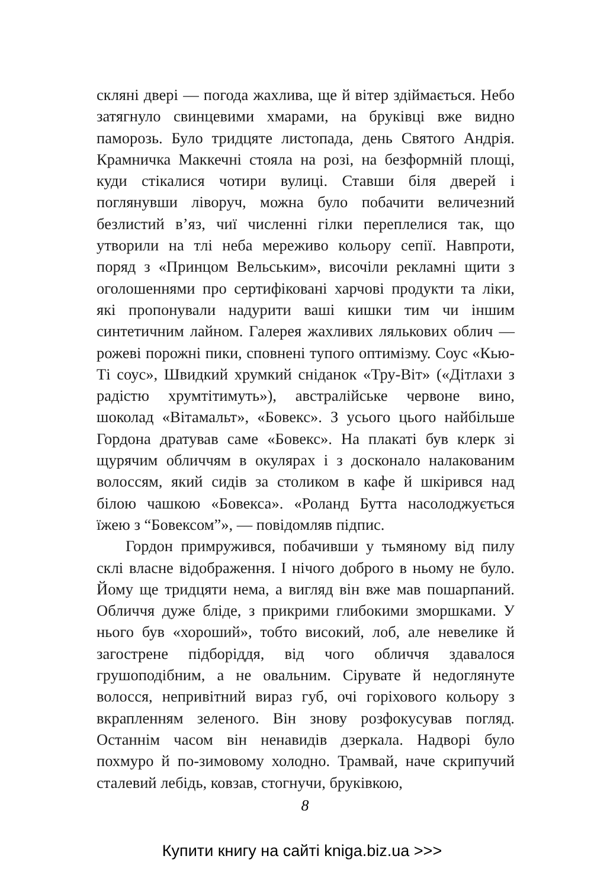скляні двері — погода жахлива, ще й вітер здіймається. Небо затягнуло свинцевими хмарами, на бруківці вже видно паморозь. Було тридцяте листопада, день Святого Андрія. Крамничка Маккечні стояла на розі, на безформній площі, куди стікалися чотири вулиці. Ставши біля дверей і поглянувши ліворуч, можна було побачити величезний безлистий в’яз, чиї численні гілки переплелися так, що утворили на тлі неба мереживо кольору сепії. Навпроти, поряд з «Принцом Вельським», височіли рекламні щити з оголошеннями про сертифіковані харчові продукти та ліки, які пропонували надурити ваші кишки тим чи іншим синтетичним лайном. Галерея жахливих лялькових облич — рожеві порожні пики, сповнені тупого оптимізму. Соус «Кью-Ті соус», Швидкий хрумкий сніданок «Тру-Віт» («Дітлахи з радістю хрумтітимуть»), австралійське червоне вино, шоколад «Вітамальт», «Бовекс». З усього цього найбільше Гордона дратував саме «Бовекс». На плакаті був клерк зі щурячим обличчям в окулярах і з досконало налакованим волоссям, який сидів за столиком в кафе й шкірився над білою чашкою «Бовекса». «Роланд Бутта насолоджується їжею з “Бовексом”», — повідомляв підпис.
Гордон примружився, побачивши у тьмяному від пилу склі власне відображення. І нічого доброго в ньому не було. Йому ще тридцяти нема, а вигляд він вже мав пошарпаний. Обличчя дуже бліде, з прикрими глибокими зморшками. У нього був «хороший», тобто високий, лоб, але невелике й загострене підборіддя, від чого обличчя здавалося грушоподібним, а не овальним. Сірувате й недоглянуте волосся, непривітний вираз губ, очі горіхового кольору з вкрапленням зеленого. Він знову розфокусував погляд. Останнім часом він ненавидів дзеркала. Надворі було похмуро й по-зимовому холодно. Трамвай, наче скрипучий сталевий лебідь, ковзав, стогнучи, бруківкою,
8
Купити книгу на сайті kniga.biz.ua >>>